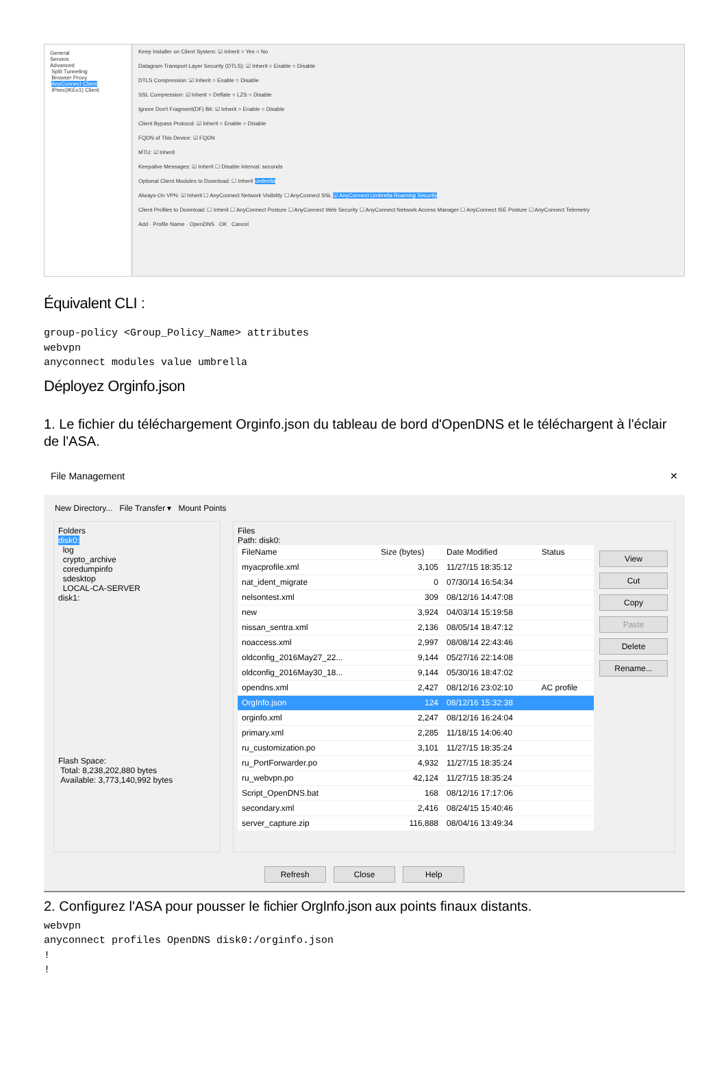General
Servers
Advanced
Split Tunneling
Browser Proxy
AnyConnect Client
IPsec(IKEv1) Client
Keep Installer on Client System: ☑ Inherit ○ Yes ○ No
Datagram Transport Layer Security (DTLS): ☑ Inherit ○ Enable ○ Disable
DTLS Compression: ☑ Inherit ○ Enable ○ Disable
SSL Compression: ☑ Inherit ○ Deflate ○ LZS ○ Disable
Ignore Don't Fragment(DF) Bit: ☑ Inherit ○ Enable ○ Disable
Client Bypass Protocol: ☑ Inherit ○ Enable ○ Disable
FQDN of This Device: ☑ FQDN
MTU: ☑ Inherit
Keepalive Messages: ☑ Inherit ☐ Disable Interval: seconds
Optional Client Modules to Download: ☐ Inherit umbrella
Always-On VPN: ☑ Inherit ☐ AnyConnect Network Visibility ☐ AnyConnect SSL ☑ AnyConnect Umbrella Roaming Security
Client Profiles to Download: ☐ Inherit ☐ AnyConnect Posture ☐ AnyConnect Web Security ☐ AnyConnect Network Access Manager ☐ AnyConnect ISE Posture ☐ AnyConnect Telemetry
Add · Profile Name · OpenDNS OK Cancel
Équivalent CLI :
group-policy <Group_Policy_Name> attributes
webvpn
anyconnect modules value umbrella
Déployez Orginfo.json
1. Le fichier du téléchargement Orginfo.json du tableau de bord d'OpenDNS et le téléchargent à l'éclair de l'ASA.
File Management ✕
New Directory... File Transfer ▾ Mount Points
Folders
disk0:
log
crypto_archive
coredumpinfo
sdesktop
LOCAL-CA-SERVER
disk1:
Flash Space:
Total: 8,238,202,880 bytes
Available: 3,773,140,992 bytes
Files
Path: disk0:
| FileName | Size (bytes) | Date Modified | Status |
| --- | --- | --- | --- |
| myacprofile.xml | 3,105 | 11/27/15 18:35:12 | |
| nat_ident_migrate | 0 | 07/30/14 16:54:34 | |
| nelsontest.xml | 309 | 08/12/16 14:47:08 | |
| new | 3,924 | 04/03/14 15:19:58 | |
| nissan_sentra.xml | 2,136 | 08/05/14 18:47:12 | |
| noaccess.xml | 2,997 | 08/08/14 22:43:46 | |
| oldconfig_2016May27_22... | 9,144 | 05/27/16 22:14:08 | |
| oldconfig_2016May30_18... | 9,144 | 05/30/16 18:47:02 | |
| opendns.xml | 2,427 | 08/12/16 23:02:10 | AC profile |
| OrgInfo.json | 124 | 08/12/16 15:32:38 | |
| orginfo.xml | 2,247 | 08/12/16 16:24:04 | |
| primary.xml | 2,285 | 11/18/15 14:06:40 | |
| ru_customization.po | 3,101 | 11/27/15 18:35:24 | |
| ru_PortForwarder.po | 4,932 | 11/27/15 18:35:24 | |
| ru_webvpn.po | 42,124 | 11/27/15 18:35:24 | |
| Script_OpenDNS.bat | 168 | 08/12/16 17:17:06 | |
| secondary.xml | 2,416 | 08/24/15 15:40:46 | |
| server_capture.zip | 116,888 | 08/04/16 13:49:34 | |
View
Cut
Copy
Paste
Delete
Rename...
Refresh Close Help
2. Configurez l'ASA pour pousser le fichier OrgInfo.json aux points finaux distants.
webvpn
anyconnect profiles OpenDNS disk0:/orginfo.json
!
!